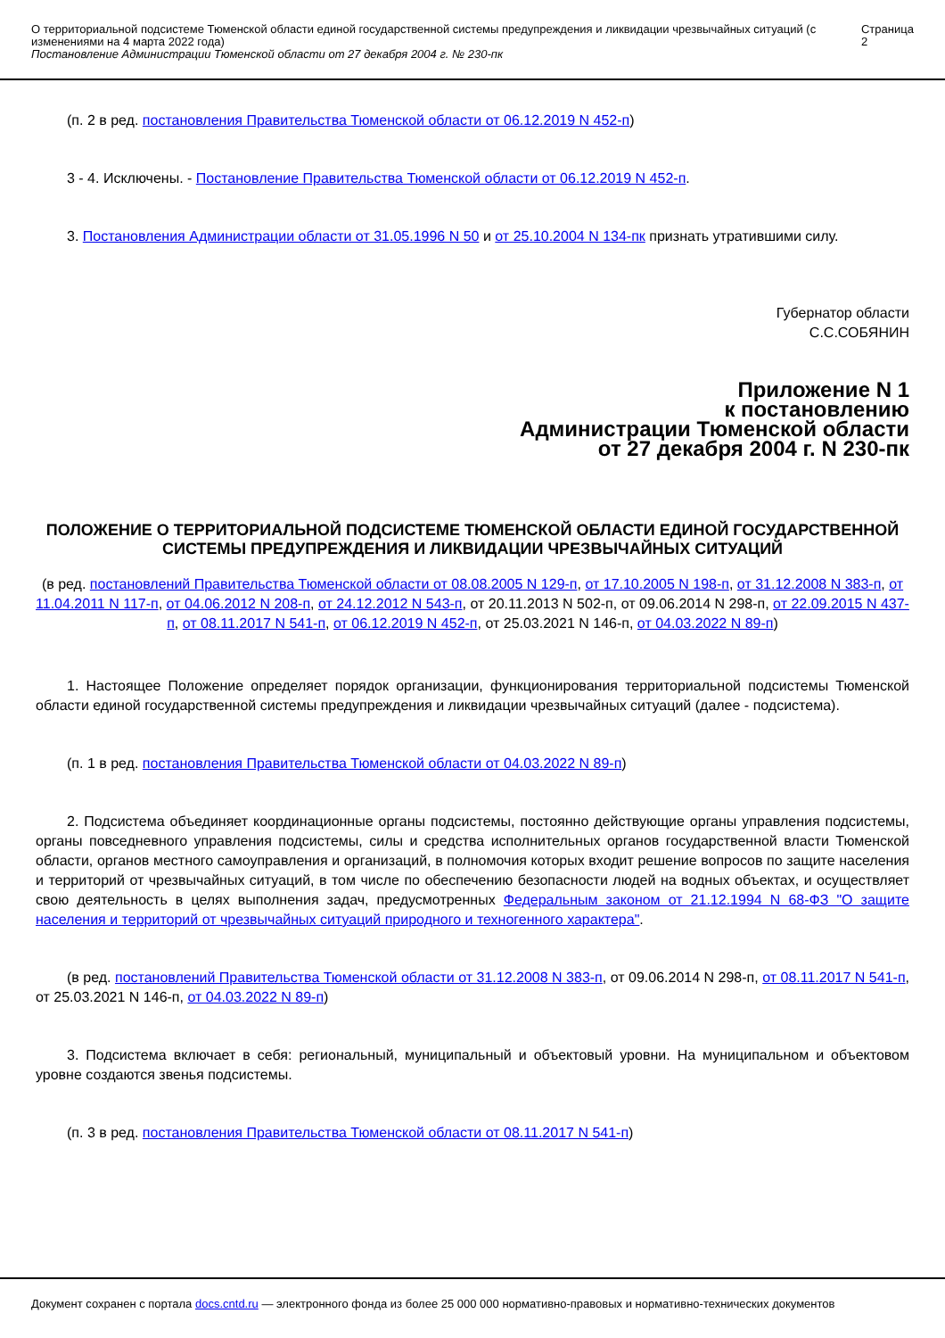О территориальной подсистеме Тюменской области единой государственной системы предупреждения и ликвидации чрезвычайных ситуаций (с изменениями на 4 марта 2022 года)
Постановление Администрации Тюменской области от 27 декабря 2004 г. № 230-пк
Страница 2
(п. 2 в ред. постановления Правительства Тюменской области от 06.12.2019 N 452-п)
3 - 4. Исключены. - Постановление Правительства Тюменской области от 06.12.2019 N 452-п.
3. Постановления Администрации области от 31.05.1996 N 50 и от 25.10.2004 N 134-пк признать утратившими силу.
Губернатор области
С.С.СОБЯНИН
Приложение N 1
к постановлению
Администрации Тюменской области
от 27 декабря 2004 г. N 230-пк
ПОЛОЖЕНИЕ О ТЕРРИТОРИАЛЬНОЙ ПОДСИСТЕМЕ ТЮМЕНСКОЙ ОБЛАСТИ ЕДИНОЙ ГОСУДАРСТВЕННОЙ СИСТЕМЫ ПРЕДУПРЕЖДЕНИЯ И ЛИКВИДАЦИИ ЧРЕЗВЫЧАЙНЫХ СИТУАЦИЙ
(в ред. постановлений Правительства Тюменской области от 08.08.2005 N 129-п, от 17.10.2005 N 198-п, от 31.12.2008 N 383-п, от 11.04.2011 N 117-п, от 04.06.2012 N 208-п, от 24.12.2012 N 543-п, от 20.11.2013 N 502-п, от 09.06.2014 N 298-п, от 22.09.2015 N 437-п, от 08.11.2017 N 541-п, от 06.12.2019 N 452-п, от 25.03.2021 N 146-п, от 04.03.2022 N 89-п)
1. Настоящее Положение определяет порядок организации, функционирования территориальной подсистемы Тюменской области единой государственной системы предупреждения и ликвидации чрезвычайных ситуаций (далее - подсистема).
(п. 1 в ред. постановления Правительства Тюменской области от 04.03.2022 N 89-п)
2. Подсистема объединяет координационные органы подсистемы, постоянно действующие органы управления подсистемы, органы повседневного управления подсистемы, силы и средства исполнительных органов государственной власти Тюменской области, органов местного самоуправления и организаций, в полномочия которых входит решение вопросов по защите населения и территорий от чрезвычайных ситуаций, в том числе по обеспечению безопасности людей на водных объектах, и осуществляет свою деятельность в целях выполнения задач, предусмотренных Федеральным законом от 21.12.1994 N 68-ФЗ "О защите населения и территорий от чрезвычайных ситуаций природного и техногенного характера".
(в ред. постановлений Правительства Тюменской области от 31.12.2008 N 383-п, от 09.06.2014 N 298-п, от 08.11.2017 N 541-п, от 25.03.2021 N 146-п, от 04.03.2022 N 89-п)
3. Подсистема включает в себя: региональный, муниципальный и объектовый уровни. На муниципальном и объектовом уровне создаются звенья подсистемы.
(п. 3 в ред. постановления Правительства Тюменской области от 08.11.2017 N 541-п)
Документ сохранен с портала docs.cntd.ru — электронного фонда из более 25 000 000 нормативно-правовых и нормативно-технических документов